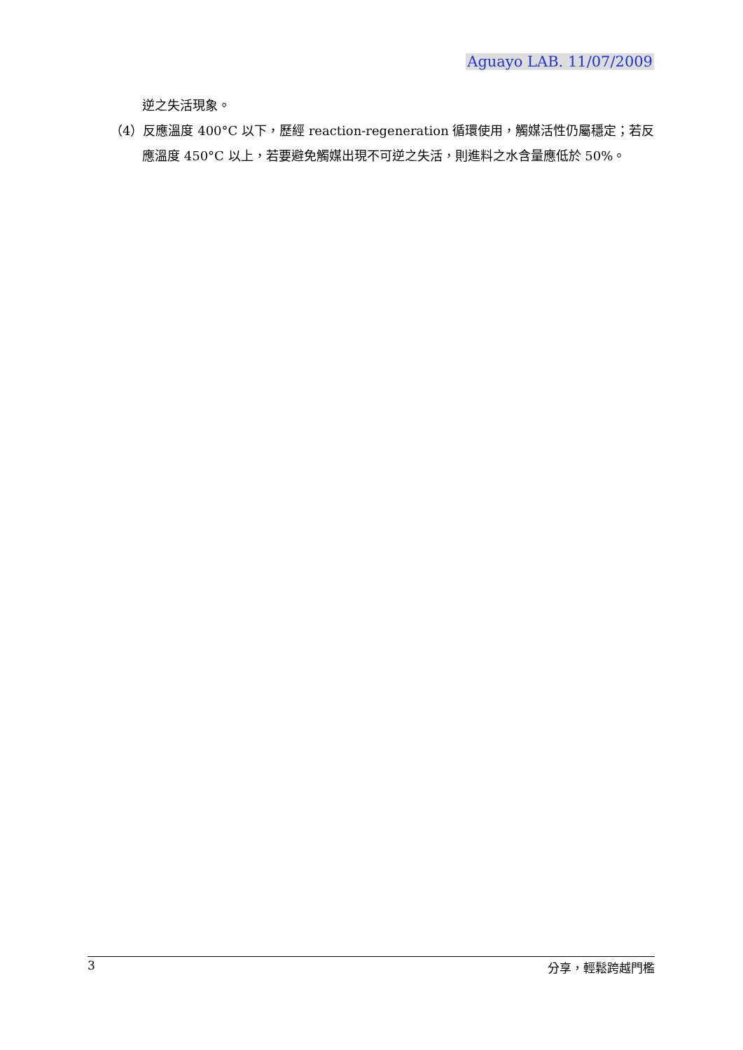Aguayo LAB. 11/07/2009
逆之失活現象。
（4）反應溫度 400°C 以下，歷經 reaction-regeneration 循環使用，觸媒活性仍屬穩定；若反應溫度 450°C 以上，若要避免觸媒出現不可逆之失活，則進料之水含量應低於 50%。
3 分享，輕鬆跨越門檻